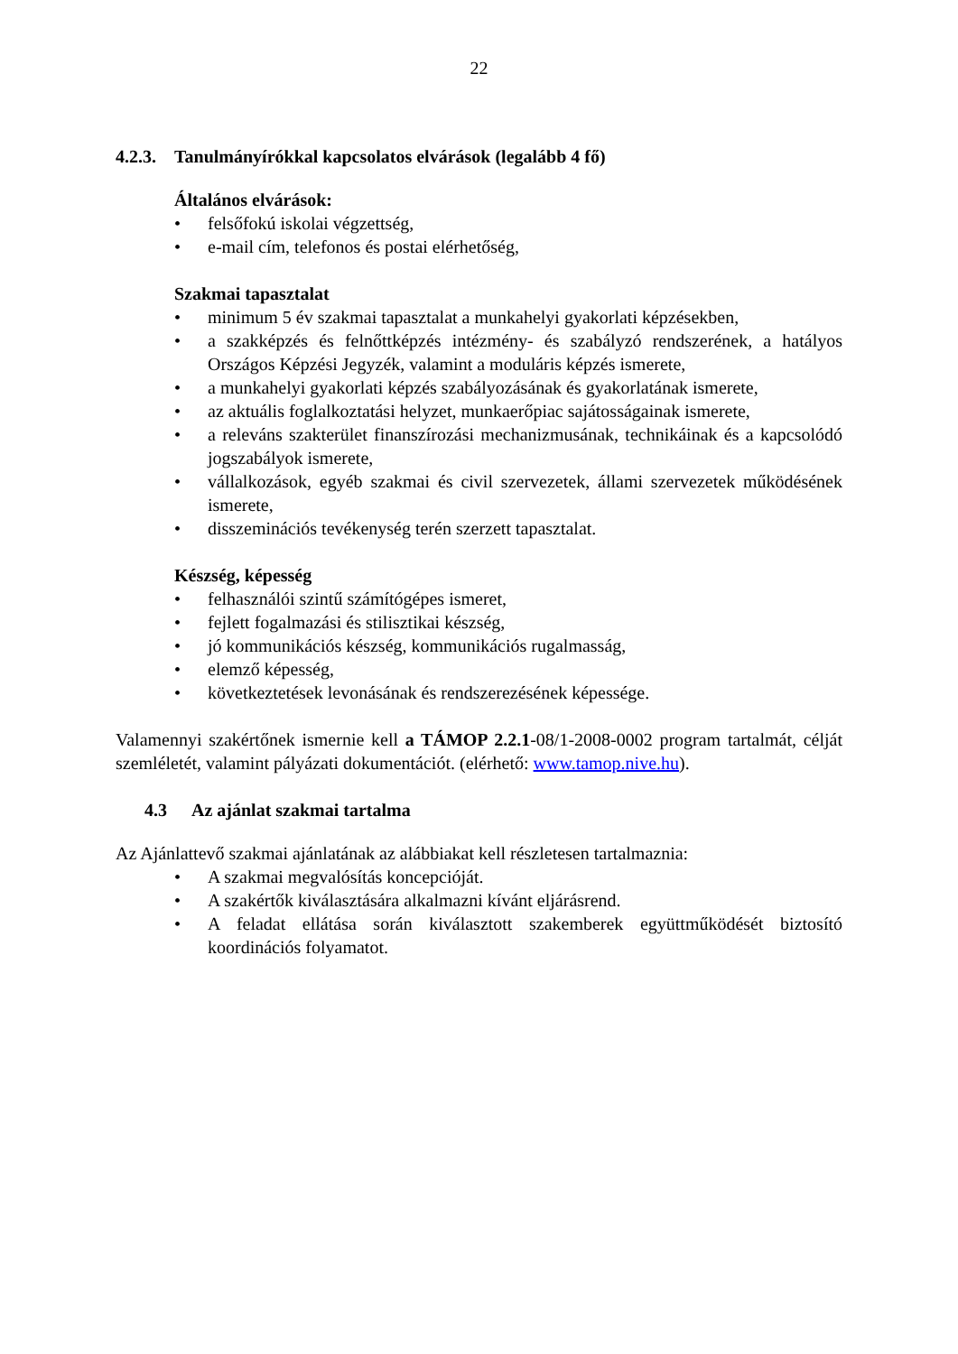22
4.2.3. Tanulmányírókkal kapcsolatos elvárások (legalább 4 fő)
Általános elvárások:
• felsőfokú iskolai végzettség,
• e-mail cím, telefonos és postai elérhetőség,
Szakmai tapasztalat
• minimum 5 év szakmai tapasztalat a munkahelyi gyakorlati képzésekben,
• a szakképzés és felnőttképzés intézmény- és szabályzó rendszerének, a hatályos Országos Képzési Jegyzék, valamint a moduláris képzés ismerete,
• a munkahelyi gyakorlati képzés szabályozásának és gyakorlatának ismerete,
• az aktuális foglalkoztatási helyzet, munkaerőpiac sajátosságainak ismerete,
• a releváns szakterület finanszírozási mechanizmusának, technikáinak és a kapcsolódó jogszabályok ismerete,
• vállalkozások, egyéb szakmai és civil szervezetek, állami szervezetek működésének ismerete,
• disszeminációs tevékenység terén szerzett tapasztalat.
Készség, képesség
• felhasználói szintű számítógépes ismeret,
• fejlett fogalmazási és stilisztikai készség,
• jó kommunikációs készség, kommunikációs rugalmasság,
• elemző képesség,
• következtetések levonásának és rendszerezésének képessége.
Valamennyi szakértőnek ismernie kell a TÁMOP 2.2.1-08/1-2008-0002 program tartalmát, célját szemléletét, valamint pályázati dokumentációt. (elérhető: www.tamop.nive.hu).
4.3 Az ajánlat szakmai tartalma
Az Ajánlattevő szakmai ajánlatának az alábbiakat kell részletesen tartalmaznia:
• A szakmai megvalósítás koncepcióját.
• A szakértők kiválasztására alkalmazni kívánt eljárásrend.
• A feladat ellátása során kiválasztott szakemberek együttműködését biztosító koordinációs folyamatot.